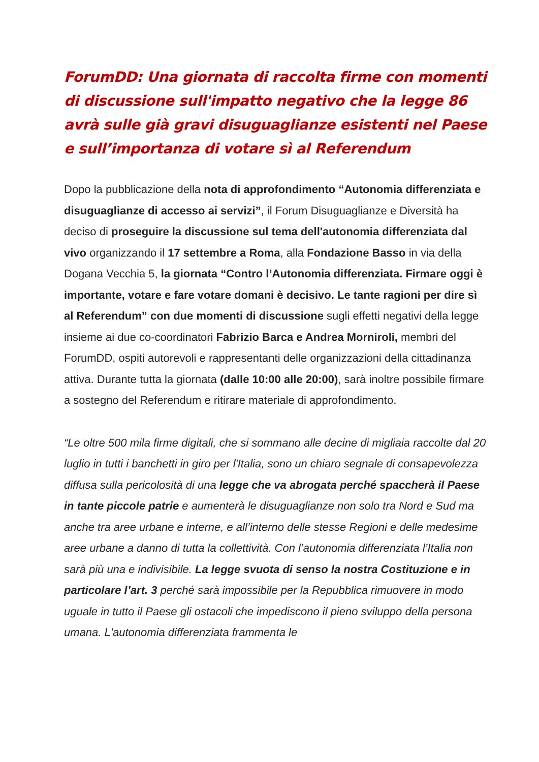ForumDD: Una giornata di raccolta firme con momenti di discussione sull'impatto negativo che la legge 86 avrà sulle già gravi disuguaglianze esistenti nel Paese e sull’importanza di votare sì al Referendum
Dopo la pubblicazione della nota di approfondimento “Autonomia differenziata e disuguaglianze di accesso ai servizi”, il Forum Disuguaglianze e Diversità ha deciso di proseguire la discussione sul tema dell'autonomia differenziata dal vivo organizzando il 17 settembre a Roma, alla Fondazione Basso in via della Dogana Vecchia 5, la giornata “Contro l’Autonomia differenziata. Firmare oggi è importante, votare e fare votare domani è decisivo. Le tante ragioni per dire sì al Referendum” con due momenti di discussione sugli effetti negativi della legge insieme ai due co-coordinatori Fabrizio Barca e Andrea Morniroli, membri del ForumDD, ospiti autorevoli e rappresentanti delle organizzazioni della cittadinanza attiva. Durante tutta la giornata (dalle 10:00 alle 20:00), sarà inoltre possibile firmare a sostegno del Referendum e ritirare materiale di approfondimento.
“Le oltre 500 mila firme digitali, che si sommano alle decine di migliaia raccolte dal 20 luglio in tutti i banchetti in giro per l'Italia, sono un chiaro segnale di consapevolezza diffusa sulla pericolosità di una legge che va abrogata perché spaccherà il Paese in tante piccole patrie e aumenterà le disuguaglianze non solo tra Nord e Sud ma anche tra aree urbane e interne, e all’interno delle stesse Regioni e delle medesime aree urbane a danno di tutta la collettività. Con l’autonomia differenziata l’Italia non sarà più una e indivisibile. La legge svuota di senso la nostra Costituzione e in particolare l’art. 3 perché sarà impossibile per la Repubblica rimuovere in modo uguale in tutto il Paese gli ostacoli che impediscono il pieno sviluppo della persona umana. L'autonomia differenziata frammenta le